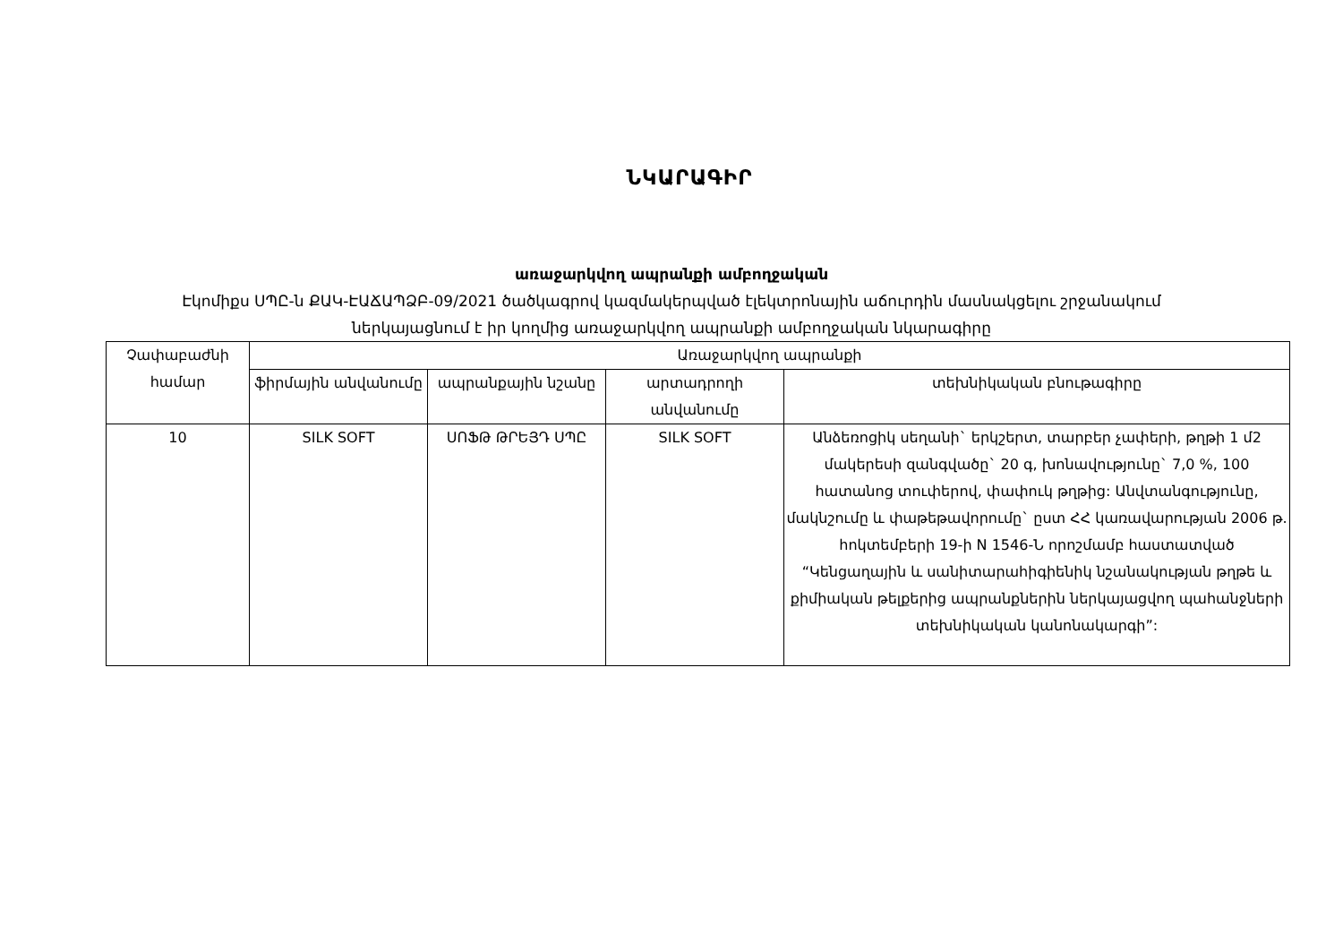ՆԿԱՐԱԳԻՐ
առաջարկվող ապրանքի ամբողջական
Էկոմիքս ՍՊԸ-ն ՔԱԿ-ԷԱՃԱՊՁԲ-09/2021 ծածկագրով կազմակերպված էլեկտրոնային աճուրդին մասնակցելու շրջանակում
ներկայացնում է իր կողմից առաջարկվող ապրանքի ամբողջական նկարագիրը
| Չափաբաժնի համար | Առաջարկվող ապրանքի | | | |
| --- | --- | --- | --- | --- |
| | ֆիրմային անվանումը | ապրանքային նշանը | արտադրողի անվանումը | տեխնիկական բնութագիրը |
| 10 | SILK SOFT | ՍՈՖԹ ԹՐԵՅԴ ՍՊԸ | SILK SOFT | Անձեռոցիկ սեղանի` երկշերտ, տարբեր չափերի, թղթի 1 մ2 մակերեսի զանգվածը` 20 գ, խոնավությունը` 7,0 %, 100 հատանոց տուփերով, փափուկ թղթից: Անվտանգությունը, մակնշումը և փաթեթավորումը` ըստ ՀՀ կառավարության 2006 թ. հոկտեմբերի 19-ի N 1546-Ն որոշմամբ հաստատված “Կենցաղային և սանիտարահիգիենիկ նշանակության թղթե և քիմիական թելքերից ապրանքներին ներկայացվող պահանջների տեխնիկական կանոնակարգի”: |